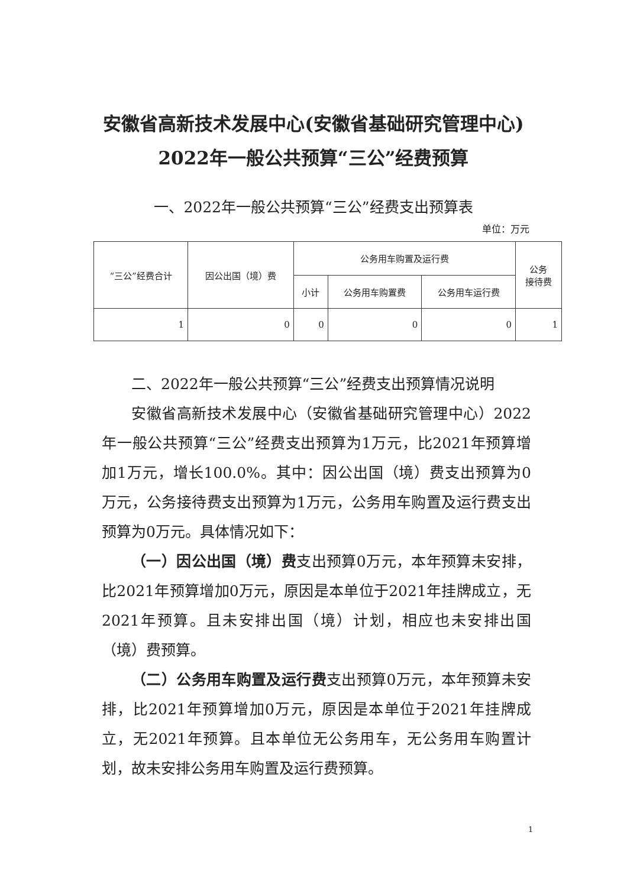安徽省高新技术发展中心(安徽省基础研究管理中心)
2022年一般公共预算“三公”经费预算
一、2022年一般公共预算“三公”经费支出预算表
单位：万元
| “三公”经费合计 | 因公出国（境）费 | 公务用车购置及运行费 | | | 公务 接待费 |
| --- | --- | --- | --- | --- | --- |
| | | 小计 | 公务用车购置费 | 公务用车运行费 | |
| 1 | 0 | 0 | 0 | 0 | 1 |
二、2022年一般公共预算“三公”经费支出预算情况说明
安徽省高新技术发展中心（安徽省基础研究管理中心）2022年一般公共预算“三公”经费支出预算为1万元，比2021年预算增加1万元，增长100.0%。其中：因公出国（境）费支出预算为0万元，公务接待费支出预算为1万元，公务用车购置及运行费支出预算为0万元。具体情况如下：
（一）因公出国（境）费支出预算0万元，本年预算未安排，比2021年预算增加0万元，原因是本单位于2021年挂牌成立，无2021年预算。且未安排出国（境）计划，相应也未安排出国（境）费预算。
（二）公务用车购置及运行费支出预算0万元，本年预算未安排，比2021年预算增加0万元，原因是本单位于2021年挂牌成立，无2021年预算。且本单位无公务用车，无公务用车购置计划，故未安排公务用车购置及运行费预算。
1